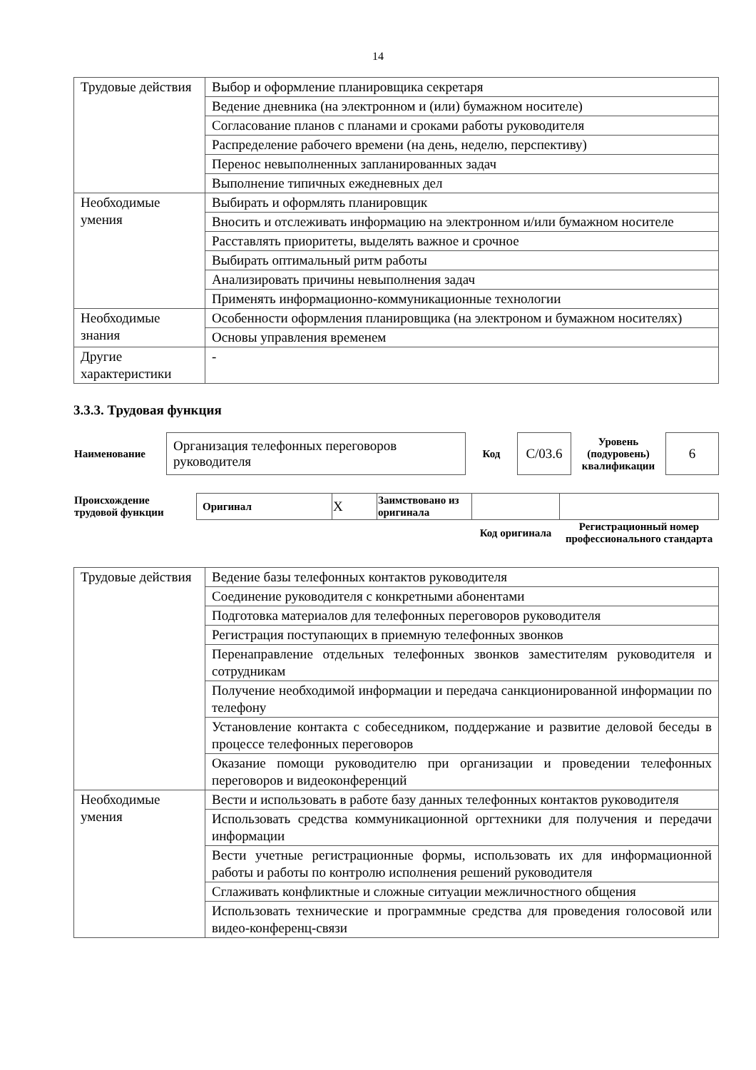14
| Трудовые действия | Выбор и оформление планировщика секретаря |
| | Ведение дневника (на электронном и (или) бумажном носителе) |
| | Согласование планов с планами и сроками работы руководителя |
| | Распределение рабочего времени (на день, неделю, перспективу) |
| | Перенос невыполненных запланированных задач |
| | Выполнение типичных ежедневных дел |
| Необходимые умения | Выбирать и оформлять планировщик |
| | Вносить и отслеживать информацию на электронном и/или бумажном носителе |
| | Расставлять приоритеты, выделять важное и срочное |
| | Выбирать оптимальный ритм работы |
| | Анализировать причины невыполнения задач |
| | Применять информационно-коммуникационные технологии |
| Необходимые знания | Особенности оформления планировщика (на электроном и бумажном носителях) |
| | Основы управления временем |
| Другие характеристики | - |
3.3.3. Трудовая функция
| Наименование | Организация телефонных переговоров руководителя | Код | С/03.6 | Уровень (подуровень) квалификации | 6 |
| Происхождение трудовой функции | Оригинал | X | Заимствовано из оригинала | | |
| | | | | Код оригинала | Регистрационный номер профессионального стандарта |
| Трудовые действия | Ведение базы телефонных контактов руководителя |
| | Соединение руководителя с конкретными абонентами |
| | Подготовка материалов для телефонных переговоров руководителя |
| | Регистрация поступающих в приемную телефонных звонков |
| | Перенаправление отдельных телефонных звонков заместителям руководителя и сотрудникам |
| | Получение необходимой информации и передача санкционированной информации по телефону |
| | Установление контакта с собеседником, поддержание и развитие деловой беседы в процессе телефонных переговоров |
| | Оказание помощи руководителю при организации и проведении телефонных переговоров и видеоконференций |
| Необходимые умения | Вести и использовать в работе базу данных телефонных контактов руководителя |
| | Использовать средства коммуникационной оргтехники для получения и передачи информации |
| | Вести учетные регистрационные формы, использовать их для информационной работы и работы по контролю исполнения решений руководителя |
| | Сглаживать конфликтные и сложные ситуации межличностного общения |
| | Использовать технические и программные средства для проведения голосовой или видео-конференц-связи |